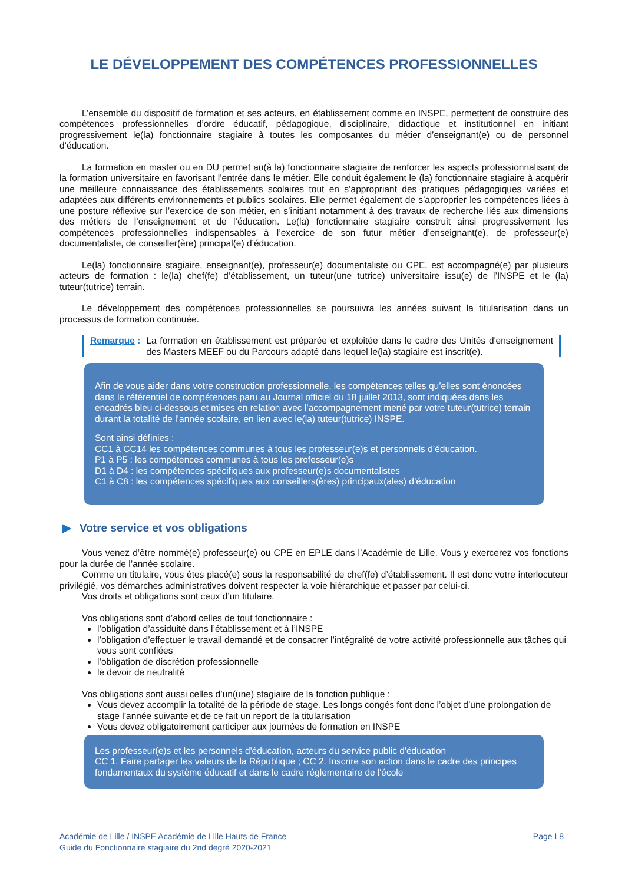LE DÉVELOPPEMENT DES COMPÉTENCES PROFESSIONNELLES
L’ensemble du dispositif de formation et ses acteurs, en établissement comme en INSPE, permettent de construire des compétences professionnelles d’ordre éducatif, pédagogique, disciplinaire, didactique et institutionnel en initiant progressivement le(la) fonctionnaire stagiaire à toutes les composantes du métier d’enseignant(e) ou de personnel d’éducation.
La formation en master ou en DU permet au(à la) fonctionnaire stagiaire de renforcer les aspects professionnalisant de la formation universitaire en favorisant l’entrée dans le métier. Elle conduit également le (la) fonctionnaire stagiaire à acquérir une meilleure connaissance des établissements scolaires tout en s’appropriant des pratiques pédagogiques variées et adaptées aux différents environnements et publics scolaires. Elle permet également de s’approprier les compétences liées à une posture réflexive sur l’exercice de son métier, en s’initiant notamment à des travaux de recherche liés aux dimensions des métiers de l’enseignement et de l’éducation. Le(la) fonctionnaire stagiaire construit ainsi progressivement les compétences professionnelles indispensables à l’exercice de son futur métier d’enseignant(e), de professeur(e) documentaliste, de conseiller(ère) principal(e) d’éducation.
Le(la) fonctionnaire stagiaire, enseignant(e), professeur(e) documentaliste ou CPE, est accompagné(e) par plusieurs acteurs de formation : le(la) chef(fe) d’établissement, un tuteur(une tutrice) universitaire issu(e) de l’INSPE et le (la) tuteur(tutrice) terrain.
Le développement des compétences professionnelles se poursuivra les années suivant la titularisation dans un processus de formation continuée.
Remarque : La formation en établissement est préparée et exploitée dans le cadre des Unités d'enseignement des Masters MEEF ou du Parcours adapté dans lequel le(la) stagiaire est inscrit(e).
Afin de vous aider dans votre construction professionnelle, les compétences telles qu’elles sont énoncées dans le référentiel de compétences paru au Journal officiel du 18 juillet 2013, sont indiquées dans les encadrés bleu ci-dessous et mises en relation avec l’accompagnement mené par votre tuteur(tutrice) terrain durant la totalité de l’année scolaire, en lien avec le(la) tuteur(tutrice) INSPE.
Sont ainsi définies :
CC1 à CC14 les compétences communes à tous les professeur(e)s et personnels d’éducation.
P1 à P5 : les compétences communes à tous les professeur(e)s
D1 à D4 : les compétences spécifiques aux professeur(e)s documentalistes
C1 à C8 : les compétences spécifiques aux conseillers(ères) principaux(ales) d’éducation
▶ Votre service et vos obligations
Vous venez d’être nommé(e) professeur(e) ou CPE en EPLE dans l’Académie de Lille. Vous y exercerez vos fonctions pour la durée de l’année scolaire.
Comme un titulaire, vous êtes placé(e) sous la responsabilité de chef(fe) d’établissement. Il est donc votre interlocuteur privilégié, vos démarches administratives doivent respecter la voie hiérarchique et passer par celui-ci.
Vos droits et obligations sont ceux d’un titulaire.
Vos obligations sont d’abord celles de tout fonctionnaire :
l’obligation d’assiduité dans l’établissement et à l’INSPE
l’obligation d’effectuer le travail demandé et de consacrer l’intégralité de votre activité professionnelle aux tâches qui vous sont confiées
l’obligation de discrétion professionnelle
le devoir de neutralité
Vos obligations sont aussi celles d’un(une) stagiaire de la fonction publique :
Vous devez accomplir la totalité de la période de stage. Les longs congés font donc l’objet d’une prolongation de stage l’année suivante et de ce fait un report de la titularisation
Vous devez obligatoirement participer aux journées de formation en INSPE
Les professeur(e)s et les personnels d'éducation, acteurs du service public d'éducation
CC 1. Faire partager les valeurs de la République ; CC 2. Inscrire son action dans le cadre des principes fondamentaux du système éducatif et dans le cadre réglementaire de l'école
Académie de Lille / INSPE Académie de Lille Hauts de France
Guide du Fonctionnaire stagiaire du 2nd degré 2020-2021
Page I 8